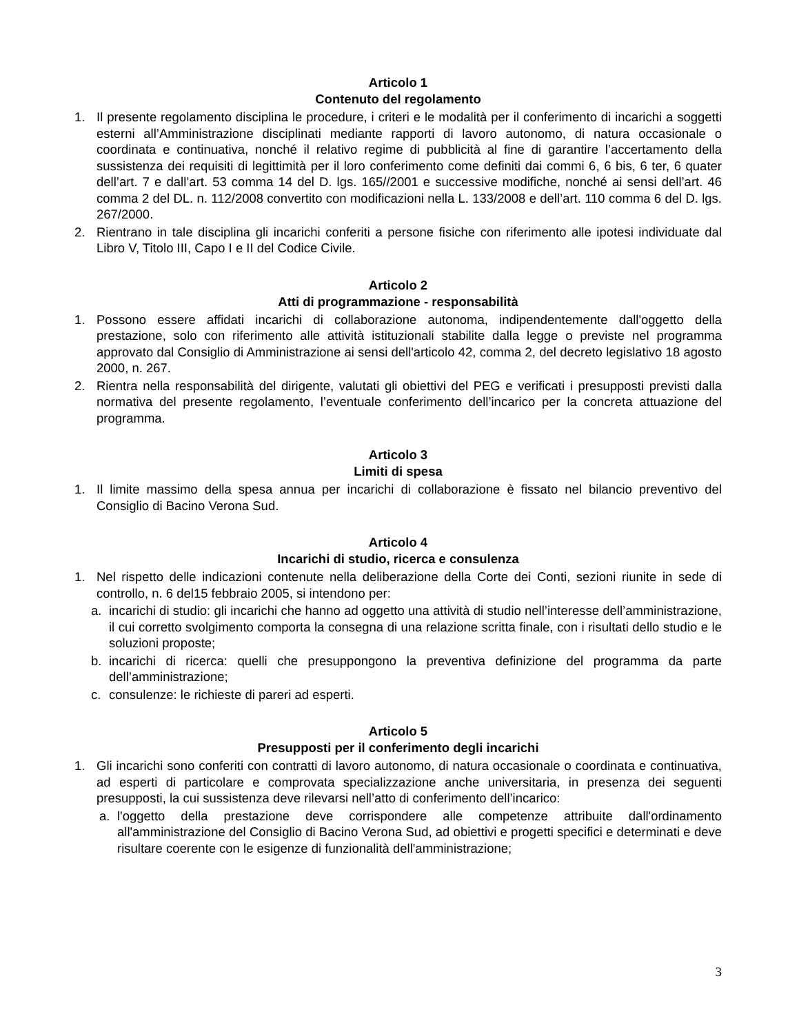Articolo 1
Contenuto del regolamento
1. Il presente regolamento disciplina le procedure, i criteri e le modalità per il conferimento di incarichi a soggetti esterni all’Amministrazione disciplinati mediante rapporti di lavoro autonomo, di natura occasionale o coordinata e continuativa, nonché il relativo regime di pubblicità al fine di garantire l’accertamento della sussistenza dei requisiti di legittimità per il loro conferimento come definiti dai commi 6, 6 bis, 6 ter, 6 quater dell’art. 7 e dall’art. 53 comma 14 del D. lgs. 165//2001 e successive modifiche, nonché ai sensi dell’art. 46 comma 2 del DL. n. 112/2008 convertito con modificazioni nella L. 133/2008 e dell’art. 110 comma 6 del D. lgs. 267/2000.
2. Rientrano in tale disciplina gli incarichi conferiti a persone fisiche con riferimento alle ipotesi individuate dal Libro V, Titolo III, Capo I e II del Codice Civile.
Articolo 2
Atti di programmazione - responsabilità
1. Possono essere affidati incarichi di collaborazione autonoma, indipendentemente dall'oggetto della prestazione, solo con riferimento alle attività istituzionali stabilite dalla legge o previste nel programma approvato dal Consiglio di Amministrazione ai sensi dell'articolo 42, comma 2, del decreto legislativo 18 agosto 2000, n. 267.
2. Rientra nella responsabilità del dirigente, valutati gli obiettivi del PEG e verificati i presupposti previsti dalla normativa del presente regolamento, l’eventuale conferimento dell’incarico per la concreta attuazione del programma.
Articolo 3
Limiti di spesa
1. Il limite massimo della spesa annua per incarichi di collaborazione è fissato nel bilancio preventivo del Consiglio di Bacino Verona Sud.
Articolo 4
Incarichi di studio, ricerca e consulenza
1. Nel rispetto delle indicazioni contenute nella deliberazione della Corte dei Conti, sezioni riunite in sede di controllo, n. 6 del15 febbraio 2005, si intendono per:
a. incarichi di studio: gli incarichi che hanno ad oggetto una attività di studio nell’interesse dell’amministrazione, il cui corretto svolgimento comporta la consegna di una relazione scritta finale, con i risultati dello studio e le soluzioni proposte;
b. incarichi di ricerca: quelli che presuppongono la preventiva definizione del programma da parte dell’amministrazione;
c. consulenze: le richieste di pareri ad esperti.
Articolo 5
Presupposti per il conferimento degli incarichi
1. Gli incarichi sono conferiti con contratti di lavoro autonomo, di natura occasionale o coordinata e continuativa, ad esperti di particolare e comprovata specializzazione anche universitaria, in presenza dei seguenti presupposti, la cui sussistenza deve rilevarsi nell’atto di conferimento dell’incarico:
a. l'oggetto della prestazione deve corrispondere alle competenze attribuite dall'ordinamento all'amministrazione del Consiglio di Bacino Verona Sud, ad obiettivi e progetti specifici e determinati e deve risultare coerente con le esigenze di funzionalità dell'amministrazione;
3